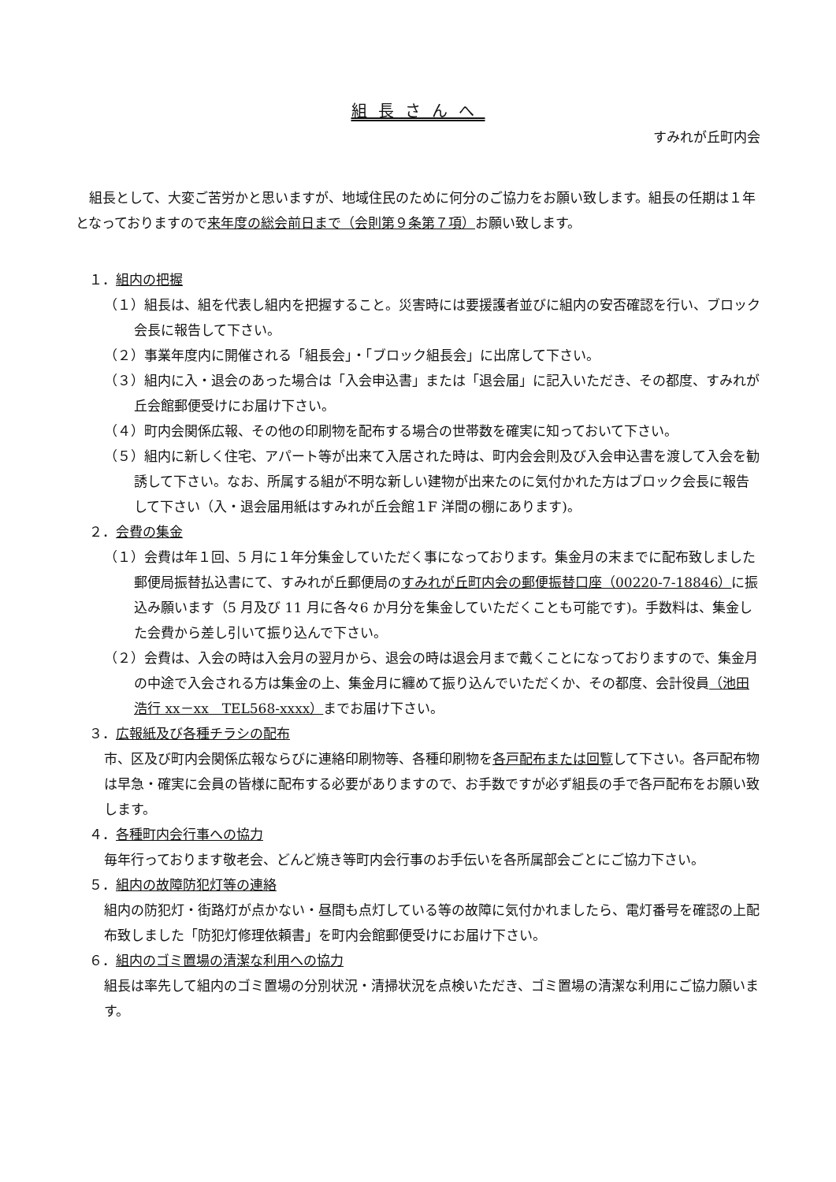組長さんへ
すみれが丘町内会
組長として、大変ご苦労かと思いますが、地域住民のために何分のご協力をお願い致します。組長の任期は１年となっておりますので来年度の総会前日まで（会則第９条第７項）お願い致します。
　１．組内の把握
（１）組長は、組を代表し組内を把握すること。災害時には要援護者並びに組内の安否確認を行い、ブロック会長に報告して下さい。
（２）事業年度内に開催される「組長会」・「ブロック組長会」に出席して下さい。
（３）組内に入・退会のあった場合は「入会申込書」または「退会届」に記入いただき、その都度、すみれが丘会館郵便受けにお届け下さい。
（４）町内会関係広報、その他の印刷物を配布する場合の世帯数を確実に知っておいて下さい。
（５）組内に新しく住宅、アパート等が出来て入居された時は、町内会会則及び入会申込書を渡して入会を勧誘して下さい。なお、所属する組が不明な新しい建物が出来たのに気付かれた方はブロック会長に報告して下さい（入・退会届用紙はすみれが丘会館１F 洋間の棚にあります)。
　２．会費の集金
（１）会費は年１回、5 月に１年分集金していただく事になっております。集金月の末までに配布致しました郵便局振替払込書にて、すみれが丘郵便局のすみれが丘町内会の郵便振替口座（00220-7-18846）に振込み願います（5 月及び 11 月に各々6 か月分を集金していただくことも可能です)。手数料は、集金した会費から差し引いて振り込んで下さい。
（２）会費は、入会の時は入会月の翌月から、退会の時は退会月まで戴くことになっておりますので、集金月の中途で入会される方は集金の上、集金月に纏めて振り込んでいただくか、その都度、会計役員（池田浩行 xx－xx　TEL568-xxxx）までお届け下さい。
　３．広報紙及び各種チラシの配布
市、区及び町内会関係広報ならびに連絡印刷物等、各種印刷物を各戸配布または回覧して下さい。各戸配布物は早急・確実に会員の皆様に配布する必要がありますので、お手数ですが必ず組長の手で各戸配布をお願い致します。
　４．各種町内会行事への協力
毎年行っております敬老会、どんど焼き等町内会行事のお手伝いを各所属部会ごとにご協力下さい。
　５．組内の故障防犯灯等の連絡
組内の防犯灯・街路灯が点かない・昼間も点灯している等の故障に気付かれましたら、電灯番号を確認の上配布致しました「防犯灯修理依頼書」を町内会館郵便受けにお届け下さい。
　６．組内のゴミ置場の清潔な利用への協力
組長は率先して組内のゴミ置場の分別状況・清掃状況を点検いただき、ゴミ置場の清潔な利用にご協力願います。